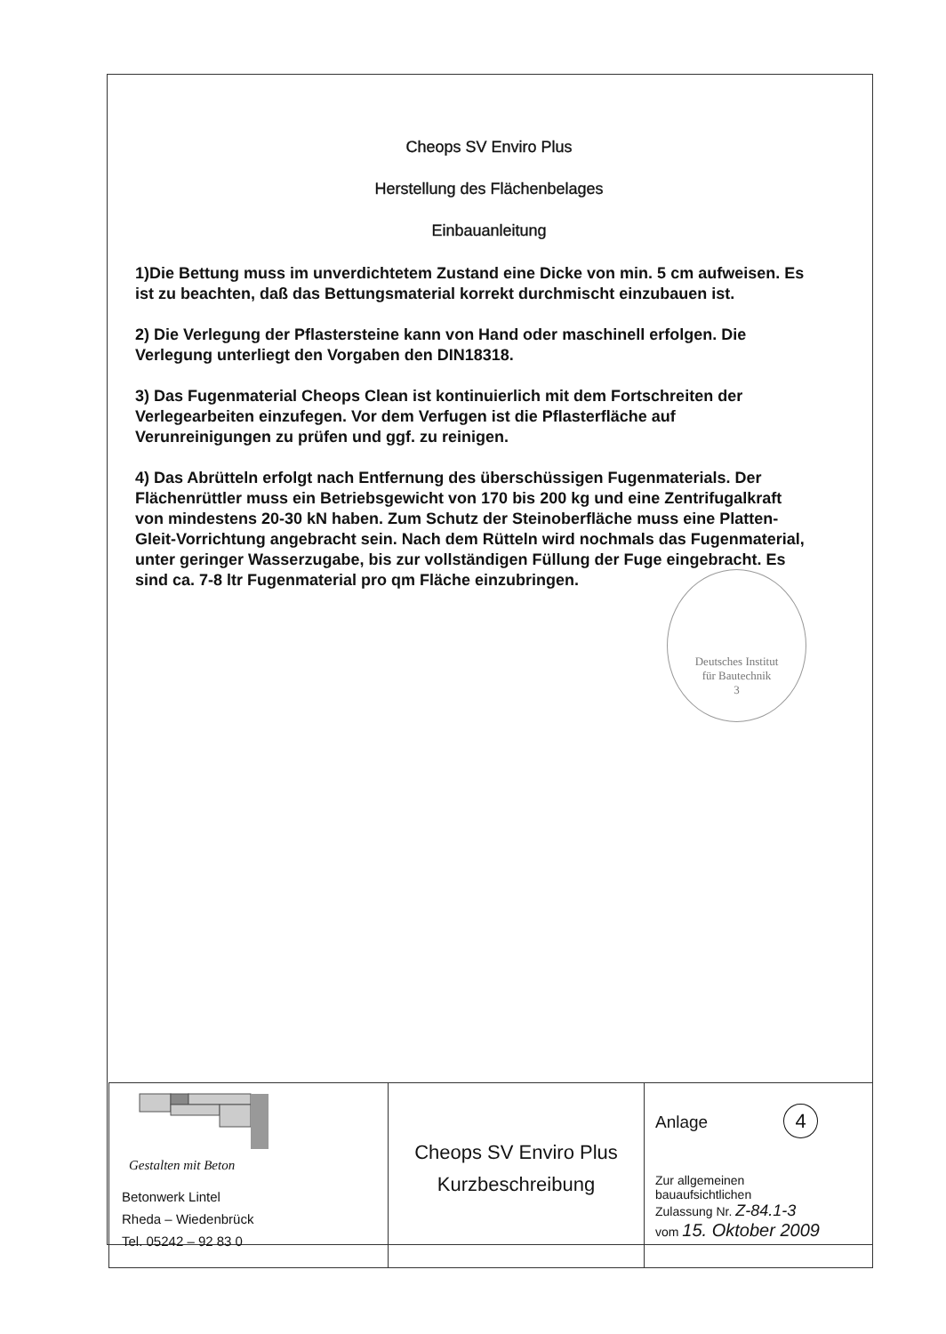Cheops SV Enviro Plus
Herstellung des Flächenbelages
Einbauanleitung
1)Die Bettung muss im unverdichtetem Zustand eine Dicke von min. 5 cm aufweisen. Es ist zu beachten, daß das Bettungsmaterial korrekt durchmischt einzubauen ist.
2) Die Verlegung der Pflastersteine kann von Hand oder maschinell erfolgen. Die Verlegung unterliegt den Vorgaben den DIN18318.
3) Das Fugenmaterial Cheops Clean ist kontinuierlich mit dem Fortschreiten der Verlegearbeiten einzufegen. Vor dem Verfugen ist die Pflasterfläche auf Verunreinigungen zu prüfen und ggf. zu reinigen.
4) Das Abrütteln erfolgt nach Entfernung des überschüssigen Fugenmaterials. Der Flächenrüttler muss ein Betriebsgewicht von 170 bis 200 kg und eine Zentrifugalkraft von mindestens 20-30 kN haben. Zum Schutz der Steinoberfläche muss eine Platten-Gleit-Vorrichtung angebracht sein. Nach dem Rütteln wird nochmals das Fugenmaterial, unter geringer Wasserzugabe, bis zur vollständigen Füllung der Fuge eingebracht. Es sind ca. 7-8 ltr Fugenmaterial pro qm Fläche einzubringen.
Deutsches Institut
für Bautechnik
3
| Gestalten mit Beton Betonwerk Lintel Rheda – Wiedenbrück Tel. 05242 – 92 83 0 | Cheops SV Enviro Plus Kurzbeschreibung | Anlage 4 Zur allgemeinen bauaufsichtlichen Zulassung Nr. Z-84.1-3 vom 15. Oktober 2009 |